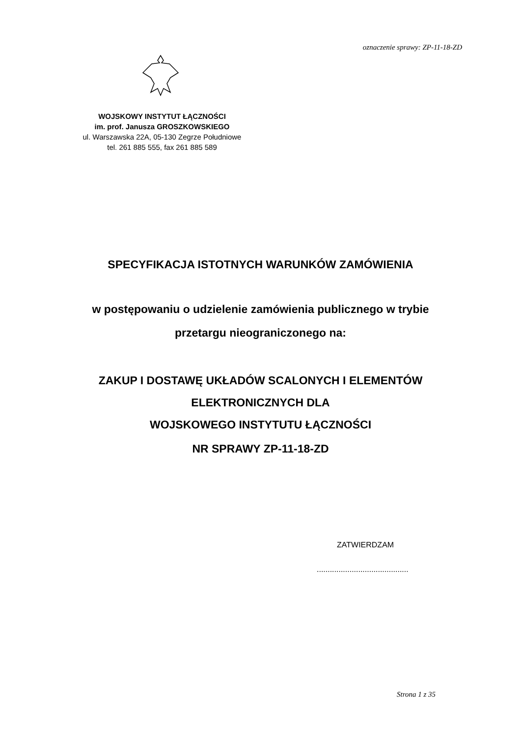oznaczenie sprawy: ZP-11-18-ZD
WOJSKOWY INSTYTUT ŁĄCZNOŚCI
im. prof. Janusza GROSZKOWSKIEGO
ul. Warszawska 22A, 05-130 Zegrze Południowe
tel. 261 885 555, fax 261 885 589
SPECYFIKACJA ISTOTNYCH WARUNKÓW ZAMÓWIENIA
w postępowaniu o udzielenie zamówienia publicznego w trybie
przetargu nieograniczonego na:
ZAKUP I DOSTAWĘ UKŁADÓW SCALONYCH I ELEMENTÓW
ELEKTRONICZNYCH DLA
WOJSKOWEGO INSTYTUTU ŁĄCZNOŚCI
NR SPRAWY ZP-11-18-ZD
ZATWIERDZAM
..........................................
Strona 1 z 35